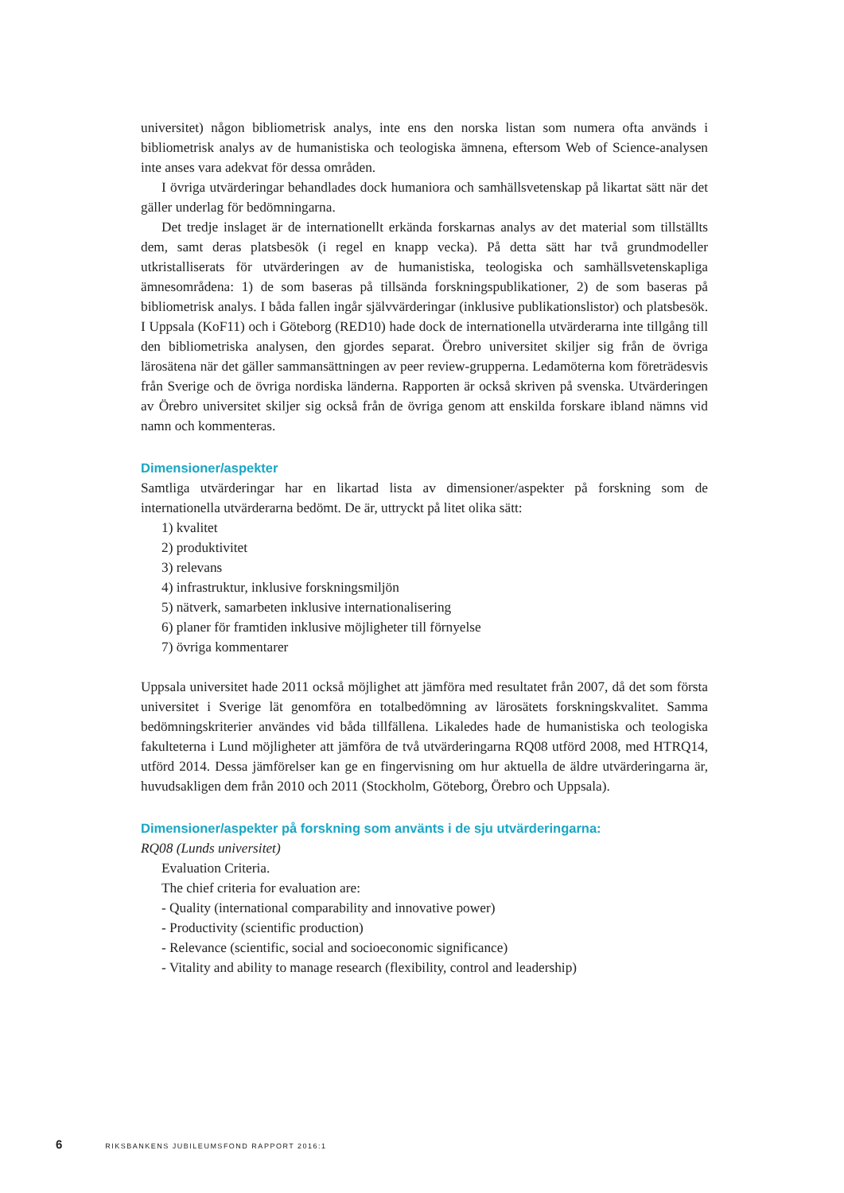universitet) någon bibliometrisk analys, inte ens den norska listan som numera ofta används i bibliometrisk analys av de humanistiska och teologiska ämnena, eftersom Web of Science-analysen inte anses vara adekvat för dessa områden.
I övriga utvärderingar behandlades dock humaniora och samhällsvetenskap på likartat sätt när det gäller underlag för bedömningarna.
Det tredje inslaget är de internationellt erkända forskarnas analys av det material som tillställts dem, samt deras platsbesök (i regel en knapp vecka). På detta sätt har två grundmodeller utkristalliserats för utvärderingen av de humanistiska, teologiska och samhällsvetenskapliga ämnesområdena: 1) de som baseras på tillsända forskningspublikationer, 2) de som baseras på bibliometrisk analys. I båda fallen ingår självvärderingar (inklusive publikationslistor) och platsbesök. I Uppsala (KoF11) och i Göteborg (RED10) hade dock de internationella utvärderarna inte tillgång till den bibliometriska analysen, den gjordes separat. Örebro universitet skiljer sig från de övriga lärosätena när det gäller sammansättningen av peer review-grupperna. Ledamöterna kom företrädesvis från Sverige och de övriga nordiska länderna. Rapporten är också skriven på svenska. Utvärderingen av Örebro universitet skiljer sig också från de övriga genom att enskilda forskare ibland nämns vid namn och kommenteras.
Dimensioner/aspekter
Samtliga utvärderingar har en likartad lista av dimensioner/aspekter på forskning som de internationella utvärderarna bedömt. De är, uttryckt på litet olika sätt:
1) kvalitet
2) produktivitet
3) relevans
4) infrastruktur, inklusive forskningsmiljön
5) nätverk, samarbeten inklusive internationalisering
6) planer för framtiden inklusive möjligheter till förnyelse
7) övriga kommentarer
Uppsala universitet hade 2011 också möjlighet att jämföra med resultatet från 2007, då det som första universitet i Sverige lät genomföra en totalbedömning av lärosätets forskningskvalitet. Samma bedömningskriterier användes vid båda tillfällena. Likaledes hade de humanistiska och teologiska fakulteterna i Lund möjligheter att jämföra de två utvärderingarna RQ08 utförd 2008, med HTRQ14, utförd 2014. Dessa jämförelser kan ge en fingervisning om hur aktuella de äldre utvärderingarna är, huvudsakligen dem från 2010 och 2011 (Stockholm, Göteborg, Örebro och Uppsala).
Dimensioner/aspekter på forskning som använts i de sju utvärderingarna:
RQ08 (Lunds universitet)
Evaluation Criteria.
The chief criteria for evaluation are:
- Quality (international comparability and innovative power)
- Productivity (scientific production)
- Relevance (scientific, social and socioeconomic significance)
- Vitality and ability to manage research (flexibility, control and leadership)
6 RIKSBANKENS JUBILEUMSFOND RAPPORT 2016:1